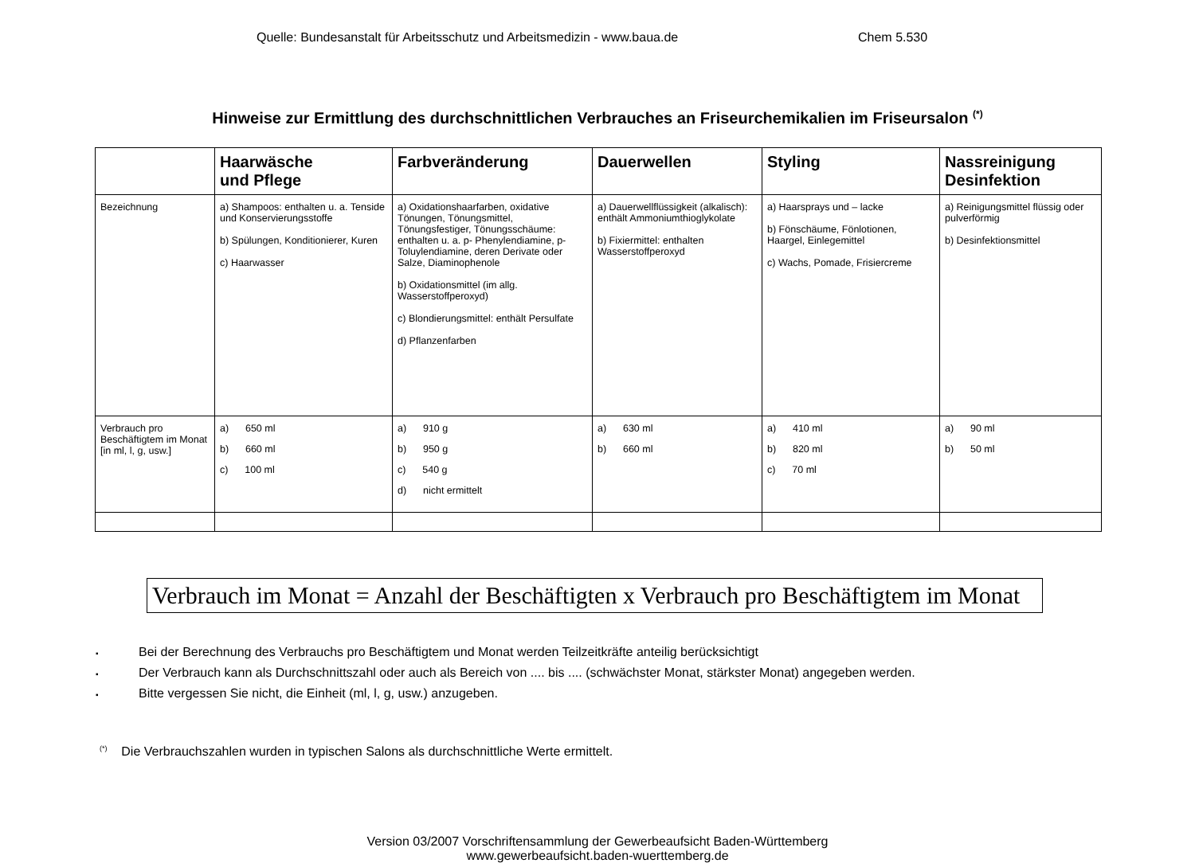Quelle: Bundesanstalt für Arbeitsschutz und Arbeitsmedizin - www.baua.de Chem 5.530
Hinweise zur Ermittlung des durchschnittlichen Verbrauches an Friseurchemikalien im Friseursalon <sup>(*)</sup>
| | Haarwäsche und Pflege | Farbveränderung | Dauerwellen | Styling | Nassreinigung Desinfektion |
| --- | --- | --- | --- | --- | --- |
| Bezeichnung | a) Shampoos: enthalten u. a. Tenside und Konservierungsstoffe b) Spülungen, Konditionierer, Kuren c) Haarwasser | a) Oxidationshaarfarben, oxidative Tönungen, Tönungsmittel, Tönungsfestiger, Tönungsschäume: enthalten u. a. p- Phenylendiamine, p- Toluylendiamine, deren Derivate oder Salze, Diaminophenole b) Oxidationsmittel (im allg. Wasserstoffperoxyd) c) Blondierungsmittel: enthält Persulfate d) Pflanzenfarben | a) Dauerwellflüssigkeit (alkalisch): enthält Ammoniumthioglykolate b) Fixiermittel: enthalten Wasserstoffperoxyd | a) Haarsprays und – lacke b) Fönschäume, Fönlotionen, Haargel, Einlegemittel c) Wachs, Pomade, Frisiercreme | a) Reinigungsmittel flüssig oder pulverförmig b) Desinfektionsmittel |
| Verbrauch pro Beschäftigtem im Monat [in ml, l, g, usw.] | a) 650 ml b) 660 ml c) 100 ml | a) 910 g b) 950 g c) 540 g d) nicht ermittelt | a) 630 ml b) 660 ml | a) 410 ml b) 820 ml c) 70 ml | a) 90 ml b) 50 ml |
Verbrauch im Monat = Anzahl der Beschäftigten x Verbrauch pro Beschäftigtem im Monat
▪ Bei der Berechnung des Verbrauchs pro Beschäftigtem und Monat werden Teilzeitkräfte anteilig berücksichtigt
▪ Der Verbrauch kann als Durchschnittszahl oder auch als Bereich von .... bis .... (schwächster Monat, stärkster Monat) angegeben werden.
▪ Bitte vergessen Sie nicht, die Einheit (ml, l, g, usw.) anzugeben.
<sup>(*)</sup> Die Verbrauchszahlen wurden in typischen Salons als durchschnittliche Werte ermittelt.
Version 03/2007 Vorschriftensammlung der Gewerbeaufsicht Baden-Württemberg
www.gewerbeaufsicht.baden-wuerttemberg.de